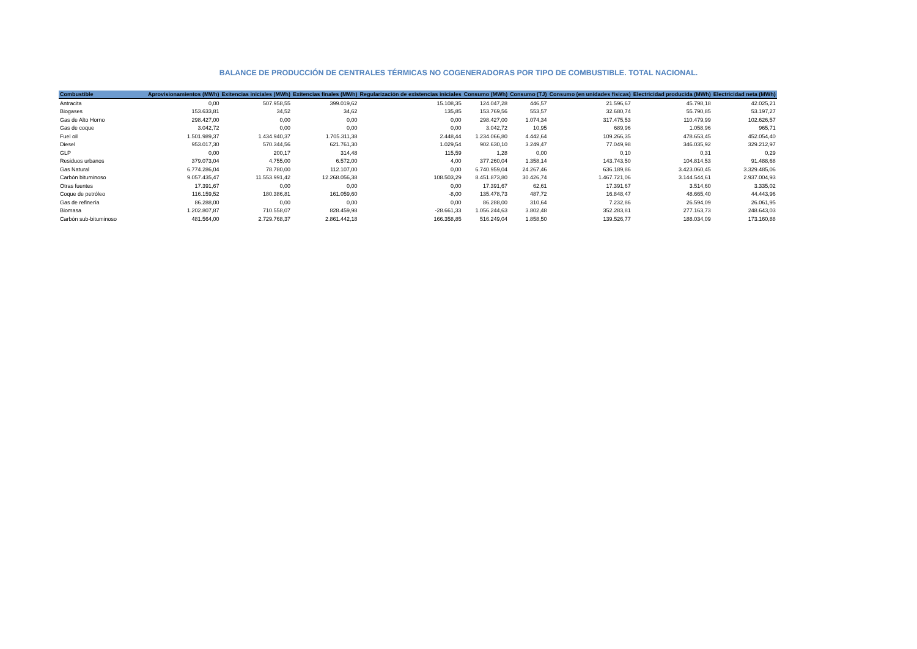BALANCE DE PRODUCCIÓN DE CENTRALES TÉRMICAS NO COGENERADORAS POR TIPO DE COMBUSTIBLE. TOTAL NACIONAL.
| Combustible | Aprovisionamientos (MWh) | Exitencias iniciales (MWh) | Exitencias finales (MWh) | Regularización de existencias iniciales | Consumo (MWh) | Consumo (TJ) | Consumo (en unidades físicas) | Electricidad producida (MWh) | Electricidad neta (MWh) |
| --- | --- | --- | --- | --- | --- | --- | --- | --- | --- |
| Antracita | 0,00 | 507.958,55 | 399.019,62 | 15.108,35 | 124.047,28 | 446,57 | 21.596,67 | 45.798,18 | 42.025,21 |
| Biogases | 153.633,81 | 34,52 | 34,62 | 135,85 | 153.769,56 | 553,57 | 32.680,74 | 55.790,85 | 53.197,27 |
| Gas de Alto Horno | 298.427,00 | 0,00 | 0,00 | 0,00 | 298.427,00 | 1.074,34 | 317.475,53 | 110.479,99 | 102.626,57 |
| Gas de coque | 3.042,72 | 0,00 | 0,00 | 0,00 | 3.042,72 | 10,95 | 689,96 | 1.058,96 | 965,71 |
| Fuel oil | 1.501.989,37 | 1.434.940,37 | 1.705.311,38 | 2.448,44 | 1.234.066,80 | 4.442,64 | 109.266,35 | 478.653,45 | 452.054,40 |
| Diesel | 953.017,30 | 570.344,56 | 621.761,30 | 1.029,54 | 902.630,10 | 3.249,47 | 77.049,98 | 346.035,92 | 329.212,97 |
| GLP | 0,00 | 200,17 | 314,48 | 115,59 | 1,28 | 0,00 | 0,10 | 0,31 | 0,29 |
| Residuos urbanos | 379.073,04 | 4.755,00 | 6.572,00 | 4,00 | 377.260,04 | 1.358,14 | 143.743,50 | 104.814,53 | 91.488,68 |
| Gas Natural | 6.774.286,04 | 78.780,00 | 112.107,00 | 0,00 | 6.740.959,04 | 24.267,46 | 636.189,86 | 3.423.060,45 | 3.329.485,06 |
| Carbón bituminoso | 9.057.435,47 | 11.553.991,42 | 12.268.056,38 | 108.503,29 | 8.451.873,80 | 30.426,74 | 1.467.721,06 | 3.144.544,61 | 2.937.004,93 |
| Otras fuentes | 17.391,67 | 0,00 | 0,00 | 0,00 | 17.391,67 | 62,61 | 17.391,67 | 3.514,60 | 3.335,02 |
| Coque de petróleo | 116.159,52 | 180.386,81 | 161.059,60 | -8,00 | 135.478,73 | 487,72 | 16.848,47 | 48.665,40 | 44.443,96 |
| Gas de refinería | 86.288,00 | 0,00 | 0,00 | 0,00 | 86.288,00 | 310,64 | 7.232,86 | 26.594,09 | 26.061,95 |
| Biomasa | 1.202.807,87 | 710.558,07 | 828.459,98 | -28.661,33 | 1.056.244,63 | 3.802,48 | 352.283,81 | 277.163,73 | 248.643,03 |
| Carbón sub-bituminoso | 481.564,00 | 2.729.768,37 | 2.861.442,18 | 166.358,85 | 516.249,04 | 1.858,50 | 139.526,77 | 188.034,09 | 173.160,88 |